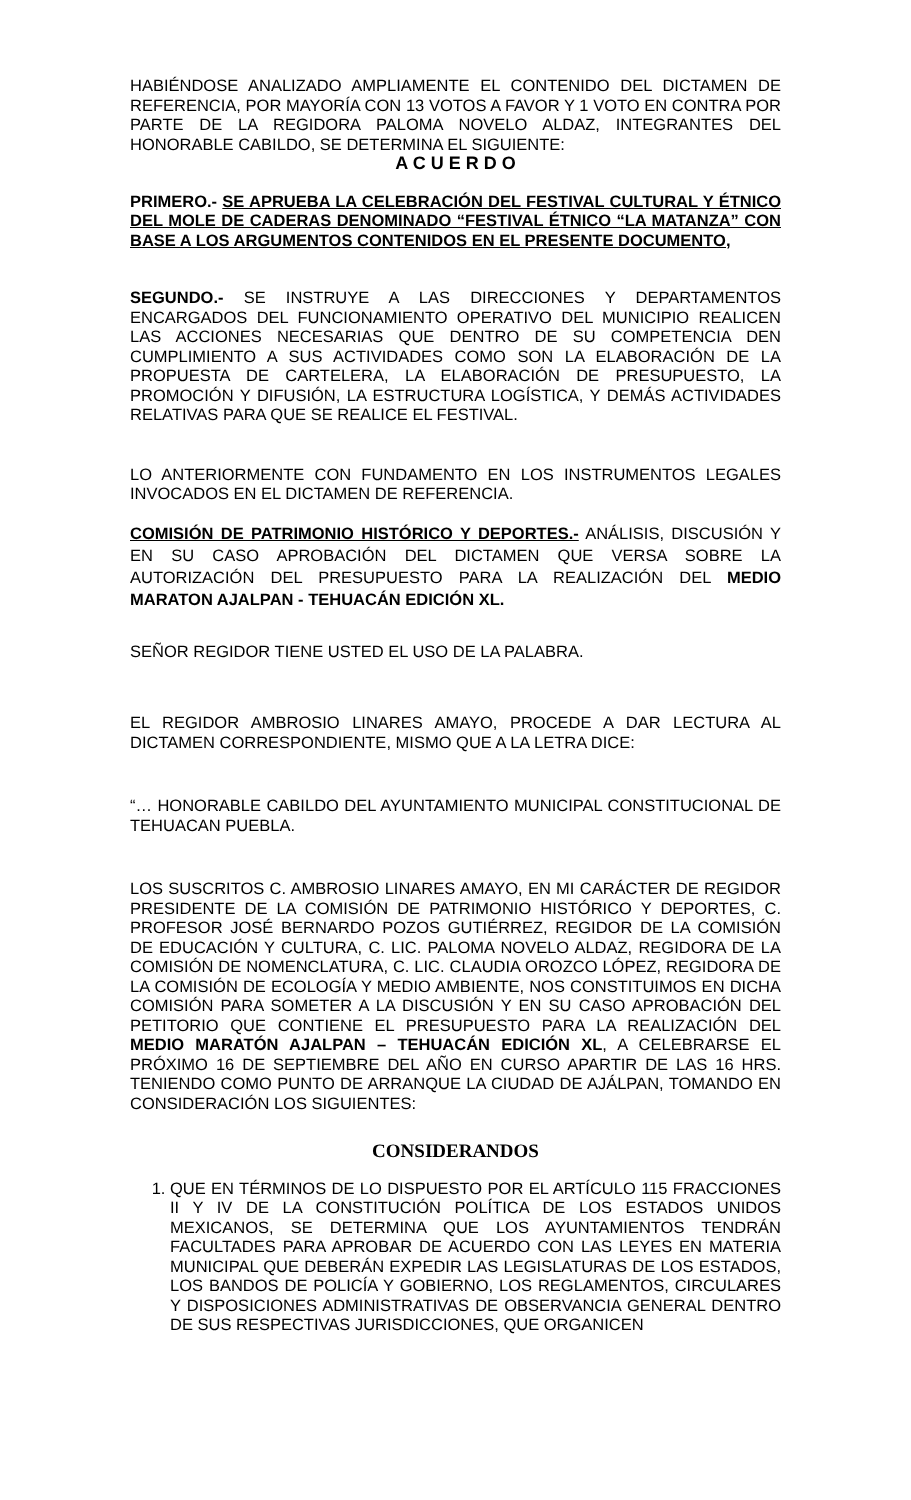HABIÉNDOSE ANALIZADO AMPLIAMENTE EL CONTENIDO DEL DICTAMEN DE REFERENCIA, POR MAYORÍA CON 13 VOTOS A FAVOR Y 1 VOTO EN CONTRA POR PARTE DE LA REGIDORA PALOMA NOVELO ALDAZ, INTEGRANTES DEL HONORABLE CABILDO, SE DETERMINA EL SIGUIENTE:
A C U E R D O
PRIMERO.- SE APRUEBA LA CELEBRACIÓN DEL FESTIVAL CULTURAL Y ÉTNICO DEL MOLE DE CADERAS DENOMINADO “FESTIVAL ÉTNICO “LA MATANZA” CON BASE A LOS ARGUMENTOS CONTENIDOS EN EL PRESENTE DOCUMENTO,
SEGUNDO.- SE INSTRUYE A LAS DIRECCIONES Y DEPARTAMENTOS ENCARGADOS DEL FUNCIONAMIENTO OPERATIVO DEL MUNICIPIO REALICEN LAS ACCIONES NECESARIAS QUE DENTRO DE SU COMPETENCIA DEN CUMPLIMIENTO A SUS ACTIVIDADES COMO SON LA ELABORACIÓN DE LA PROPUESTA DE CARTELERA, LA ELABORACIÓN DE PRESUPUESTO, LA PROMOCIÓN Y DIFUSIÓN, LA ESTRUCTURA LOGÍSTICA, Y DEMÁS ACTIVIDADES RELATIVAS PARA QUE SE REALICE EL FESTIVAL.
LO ANTERIORMENTE CON FUNDAMENTO EN LOS INSTRUMENTOS LEGALES INVOCADOS EN EL DICTAMEN DE REFERENCIA.
COMISIÓN DE PATRIMONIO HISTÓRICO Y DEPORTES.- ANÁLISIS, DISCUSIÓN Y EN SU CASO APROBACIÓN DEL DICTAMEN QUE VERSA SOBRE LA AUTORIZACIÓN DEL PRESUPUESTO PARA LA REALIZACIÓN DEL MEDIO MARATON AJALPAN - TEHUACÁN EDICIÓN XL.
SEÑOR REGIDOR TIENE USTED EL USO DE LA PALABRA.
EL REGIDOR AMBROSIO LINARES AMAYO, PROCEDE A DAR LECTURA AL DICTAMEN CORRESPONDIENTE, MISMO QUE A LA LETRA DICE:
“… HONORABLE CABILDO DEL AYUNTAMIENTO MUNICIPAL CONSTITUCIONAL DE TEHUACAN PUEBLA.
LOS SUSCRITOS C. AMBROSIO LINARES AMAYO, EN MI CARÁCTER DE REGIDOR PRESIDENTE DE LA COMISIÓN DE PATRIMONIO HISTÓRICO Y DEPORTES, C. PROFESOR JOSÉ BERNARDO POZOS GUTIÉRREZ, REGIDOR DE LA COMISIÓN DE EDUCACIÓN Y CULTURA, C. LIC. PALOMA NOVELO ALDAZ, REGIDORA DE LA COMISIÓN DE NOMENCLATURA, C. LIC. CLAUDIA OROZCO LÓPEZ, REGIDORA DE LA COMISIÓN DE ECOLOGÍA Y MEDIO AMBIENTE, NOS CONSTITUIMOS EN DICHA COMISIÓN PARA SOMETER A LA DISCUSIÓN Y EN SU CASO APROBACIÓN DEL PETITORIO QUE CONTIENE EL PRESUPUESTO PARA LA REALIZACIÓN DEL MEDIO MARATÓN AJALPAN – TEHUACÁN EDICIÓN XL, A CELEBRARSE EL PRÓXIMO 16 DE SEPTIEMBRE DEL AÑO EN CURSO APARTIR DE LAS 16 HRS. TENIENDO COMO PUNTO DE ARRANQUE LA CIUDAD DE AJÁLPAN, TOMANDO EN CONSIDERACIÓN LOS SIGUIENTES:
CONSIDERANDOS
1. QUE EN TÉRMINOS DE LO DISPUESTO POR EL ARTÍCULO 115 FRACCIONES II Y IV DE LA CONSTITUCIÓN POLÍTICA DE LOS ESTADOS UNIDOS MEXICANOS, SE DETERMINA QUE LOS AYUNTAMIENTOS TENDRÁN FACULTADES PARA APROBAR DE ACUERDO CON LAS LEYES EN MATERIA MUNICIPAL QUE DEBERÁN EXPEDIR LAS LEGISLATURAS DE LOS ESTADOS, LOS BANDOS DE POLICÍA Y GOBIERNO, LOS REGLAMENTOS, CIRCULARES Y DISPOSICIONES ADMINISTRATIVAS DE OBSERVANCIA GENERAL DENTRO DE SUS RESPECTIVAS JURISDICCIONES, QUE ORGANICEN